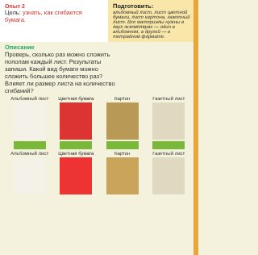Опыт 2
Цель: узнать, как сгибается бумага.
Подготовить:
альбомный лист, лист цветной бумаги, лист картона, газетный лист. Все материалы нужны в двух экземплярах — один в альбомном, а другой — в тетрадном формате.
Описание
Проверь, сколько раз можно сложить пополам каждый лист. Результаты запиши. Какой вид бумаги можно сложить большее количество раз? Влияет ли размер листа на количество сгибаний?
Альбомный лист
Цветная бумага
Картон Газетный лист
Альбомный лист
Цветная бумага
Картон Газетный лист